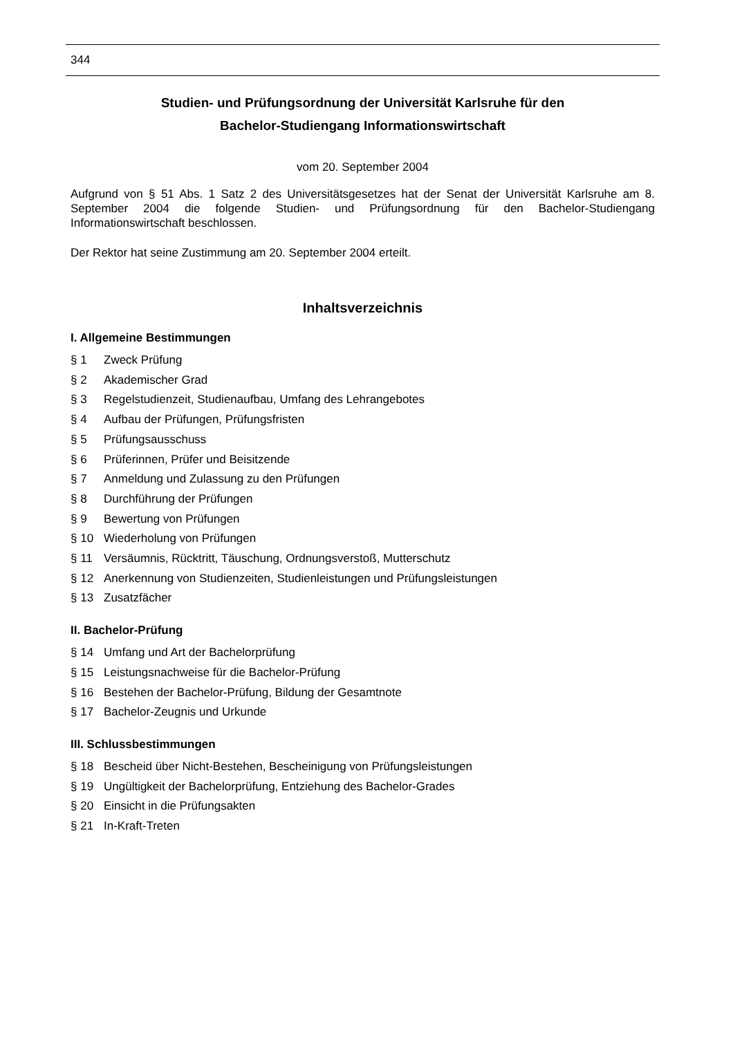344
Studien- und Prüfungsordnung der Universität Karlsruhe für den
Bachelor-Studiengang Informationswirtschaft
vom 20. September 2004
Aufgrund von § 51 Abs. 1 Satz 2 des Universitätsgesetzes hat der Senat der Universität Karlsruhe am 8. September 2004 die folgende Studien- und Prüfungsordnung für den Bachelor-Studiengang Informationswirtschaft beschlossen.
Der Rektor hat seine Zustimmung am 20. September 2004 erteilt.
Inhaltsverzeichnis
I. Allgemeine Bestimmungen
§ 1 Zweck Prüfung
§ 2 Akademischer Grad
§ 3 Regelstudienzeit, Studienaufbau, Umfang des Lehrangebotes
§ 4 Aufbau der Prüfungen, Prüfungsfristen
§ 5 Prüfungsausschuss
§ 6 Prüferinnen, Prüfer und Beisitzende
§ 7 Anmeldung und Zulassung zu den Prüfungen
§ 8 Durchführung der Prüfungen
§ 9 Bewertung von Prüfungen
§ 10 Wiederholung von Prüfungen
§ 11 Versäumnis, Rücktritt, Täuschung, Ordnungsverstoß, Mutterschutz
§ 12 Anerkennung von Studienzeiten, Studienleistungen und Prüfungsleistungen
§ 13 Zusatzfächer
II. Bachelor-Prüfung
§ 14 Umfang und Art der Bachelorprüfung
§ 15 Leistungsnachweise für die Bachelor-Prüfung
§ 16 Bestehen der Bachelor-Prüfung, Bildung der Gesamtnote
§ 17 Bachelor-Zeugnis und Urkunde
III. Schlussbestimmungen
§ 18 Bescheid über Nicht-Bestehen, Bescheinigung von Prüfungsleistungen
§ 19 Ungültigkeit der Bachelorprüfung, Entziehung des Bachelor-Grades
§ 20 Einsicht in die Prüfungsakten
§ 21 In-Kraft-Treten